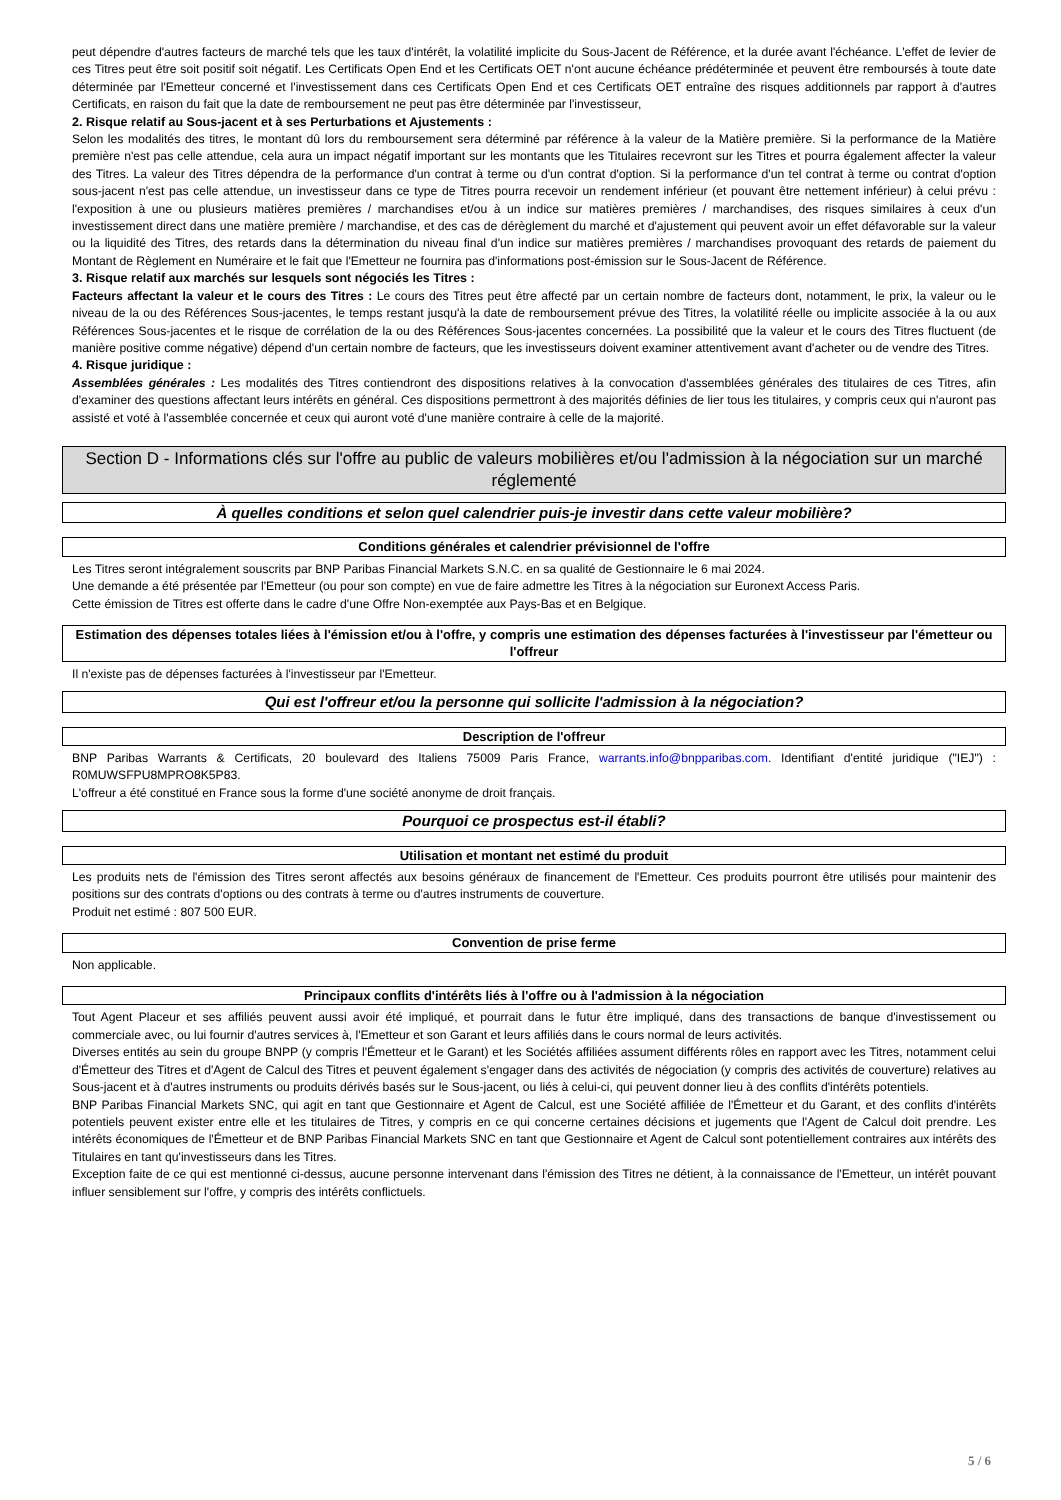peut dépendre d'autres facteurs de marché tels que les taux d'intérêt, la volatilité implicite du Sous-Jacent de Référence, et la durée avant l'échéance. L'effet de levier de ces Titres peut être soit positif soit négatif. Les Certificats Open End et les Certificats OET n'ont aucune échéance prédéterminée et peuvent être remboursés à toute date déterminée par l'Emetteur concerné et l'investissement dans ces Certificats Open End et ces Certificats OET entraîne des risques additionnels par rapport à d'autres Certificats, en raison du fait que la date de remboursement ne peut pas être déterminée par l'investisseur,
2. Risque relatif au Sous-jacent et à ses Perturbations et Ajustements :
Selon les modalités des titres, le montant dû lors du remboursement sera déterminé par référence à la valeur de la Matière première. Si la performance de la Matière première n'est pas celle attendue, cela aura un impact négatif important sur les montants que les Titulaires recevront sur les Titres et pourra également affecter la valeur des Titres. La valeur des Titres dépendra de la performance d'un contrat à terme ou d'un contrat d'option. Si la performance d'un tel contrat à terme ou contrat d'option sous-jacent n'est pas celle attendue, un investisseur dans ce type de Titres pourra recevoir un rendement inférieur (et pouvant être nettement inférieur) à celui prévu : l'exposition à une ou plusieurs matières premières / marchandises et/ou à un indice sur matières premières / marchandises, des risques similaires à ceux d'un investissement direct dans une matière première / marchandise, et des cas de dérèglement du marché et d'ajustement qui peuvent avoir un effet défavorable sur la valeur ou la liquidité des Titres, des retards dans la détermination du niveau final d'un indice sur matières premières / marchandises provoquant des retards de paiement du Montant de Règlement en Numéraire et le fait que l'Emetteur ne fournira pas d'informations post-émission sur le Sous-Jacent de Référence.
3. Risque relatif aux marchés sur lesquels sont négociés les Titres :
Facteurs affectant la valeur et le cours des Titres : Le cours des Titres peut être affecté par un certain nombre de facteurs dont, notamment, le prix, la valeur ou le niveau de la ou des Références Sous-jacentes, le temps restant jusqu'à la date de remboursement prévue des Titres, la volatilité réelle ou implicite associée à la ou aux Références Sous-jacentes et le risque de corrélation de la ou des Références Sous-jacentes concernées. La possibilité que la valeur et le cours des Titres fluctuent (de manière positive comme négative) dépend d'un certain nombre de facteurs, que les investisseurs doivent examiner attentivement avant d'acheter ou de vendre des Titres.
4. Risque juridique :
Assemblées générales : Les modalités des Titres contiendront des dispositions relatives à la convocation d'assemblées générales des titulaires de ces Titres, afin d'examiner des questions affectant leurs intérêts en général. Ces dispositions permettront à des majorités définies de lier tous les titulaires, y compris ceux qui n'auront pas assisté et voté à l'assemblée concernée et ceux qui auront voté d'une manière contraire à celle de la majorité.
Section D - Informations clés sur l'offre au public de valeurs mobilières et/ou l'admission à la négociation sur un marché réglementé
À quelles conditions et selon quel calendrier puis-je investir dans cette valeur mobilière?
Conditions générales et calendrier prévisionnel de l'offre
Les Titres seront intégralement souscrits par BNP Paribas Financial Markets S.N.C. en sa qualité de Gestionnaire le 6 mai 2024.
Une demande a été présentée par l'Emetteur (ou pour son compte) en vue de faire admettre les Titres à la négociation sur Euronext Access Paris.
Cette émission de Titres est offerte dans le cadre d'une Offre Non-exemptée aux Pays-Bas et en Belgique.
Estimation des dépenses totales liées à l'émission et/ou à l'offre, y compris une estimation des dépenses facturées à l'investisseur par l'émetteur ou l'offreur
Il n'existe pas de dépenses facturées à l'investisseur par l'Emetteur.
Qui est l'offreur et/ou la personne qui sollicite l'admission à la négociation?
Description de l'offreur
BNP Paribas Warrants & Certificats, 20 boulevard des Italiens 75009 Paris France, warrants.info@bnpparibas.com. Identifiant d'entité juridique ("IEJ") : R0MUWSFPU8MPRO8K5P83.
L'offreur a été constitué en France sous la forme d'une société anonyme de droit français.
Pourquoi ce prospectus est-il établi?
Utilisation et montant net estimé du produit
Les produits nets de l'émission des Titres seront affectés aux besoins généraux de financement de l'Emetteur. Ces produits pourront être utilisés pour maintenir des positions sur des contrats d'options ou des contrats à terme ou d'autres instruments de couverture.
Produit net estimé : 807 500 EUR.
Convention de prise ferme
Non applicable.
Principaux conflits d'intérêts liés à l'offre ou à l'admission à la négociation
Tout Agent Placeur et ses affiliés peuvent aussi avoir été impliqué, et pourrait dans le futur être impliqué, dans des transactions de banque d'investissement ou commerciale avec, ou lui fournir d'autres services à, l'Emetteur et son Garant et leurs affiliés dans le cours normal de leurs activités.
Diverses entités au sein du groupe BNPP (y compris l'Émetteur et le Garant) et les Sociétés affiliées assument différents rôles en rapport avec les Titres, notamment celui d'Émetteur des Titres et d'Agent de Calcul des Titres et peuvent également s'engager dans des activités de négociation (y compris des activités de couverture) relatives au Sous-jacent et à d'autres instruments ou produits dérivés basés sur le Sous-jacent, ou liés à celui-ci, qui peuvent donner lieu à des conflits d'intérêts potentiels.
BNP Paribas Financial Markets SNC, qui agit en tant que Gestionnaire et Agent de Calcul, est une Société affiliée de l'Émetteur et du Garant, et des conflits d'intérêts potentiels peuvent exister entre elle et les titulaires de Titres, y compris en ce qui concerne certaines décisions et jugements que l'Agent de Calcul doit prendre. Les intérêts économiques de l'Émetteur et de BNP Paribas Financial Markets SNC en tant que Gestionnaire et Agent de Calcul sont potentiellement contraires aux intérêts des Titulaires en tant qu'investisseurs dans les Titres.
Exception faite de ce qui est mentionné ci-dessus, aucune personne intervenant dans l'émission des Titres ne détient, à la connaissance de l'Emetteur, un intérêt pouvant influer sensiblement sur l'offre, y compris des intérêts conflictuels.
5 / 6